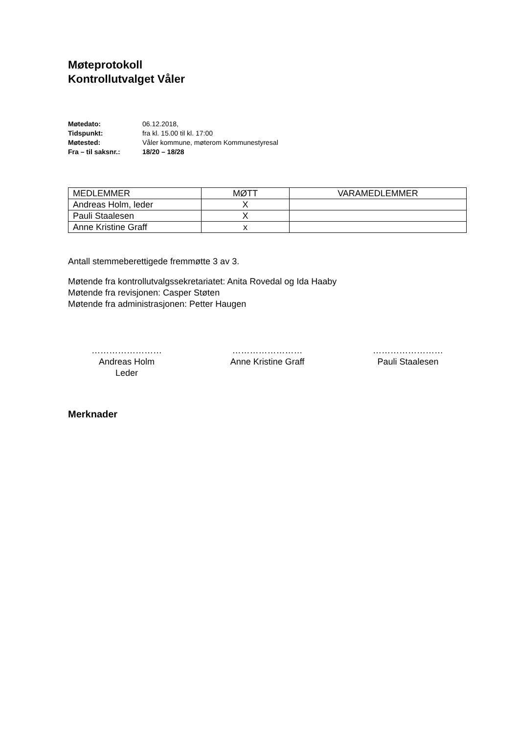Møteprotokoll
Kontrollutvalget Våler
| Møtedato: | 06.12.2018, |
| Tidspunkt: | fra kl. 15.00 til kl. 17:00 |
| Møtested: | Våler kommune, møterom Kommunestyresal |
| Fra – til saksnr.: | 18/20 – 18/28 |
| MEDLEMMER | MØTT | VARAMEDLEMMER |
| Andreas Holm, leder | X | |
| Pauli Staalesen | X | |
| Anne Kristine Graff | x | |
Antall stemmeberettigede fremmøtte 3 av 3.
Møtende fra kontrollutvalgssekretariatet: Anita Rovedal og Ida Haaby
Møtende fra revisjonen: Casper Støten
Møtende fra administrasjonen: Petter Haugen
……………………
Andreas Holm
Leder
……………………
Anne Kristine Graff
……………………
Pauli Staalesen
Merknader